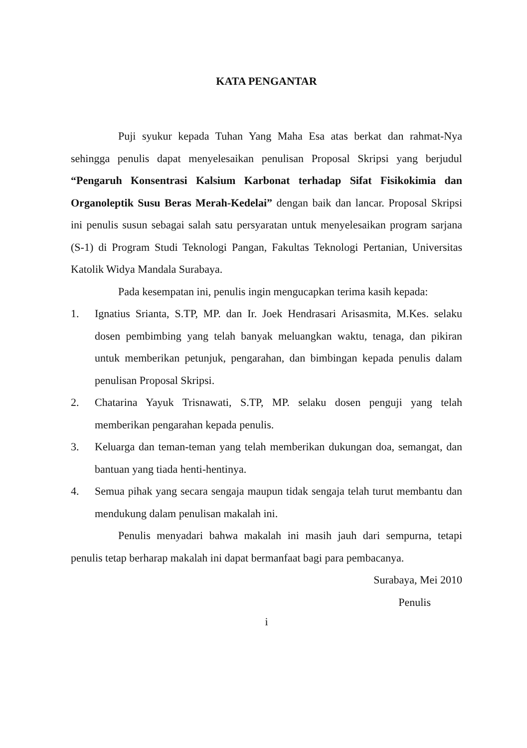KATA PENGANTAR
Puji syukur kepada Tuhan Yang Maha Esa atas berkat dan rahmat-Nya sehingga penulis dapat menyelesaikan penulisan Proposal Skripsi yang berjudul “Pengaruh Konsentrasi Kalsium Karbonat terhadap Sifat Fisikokimia dan Organoleptik Susu Beras Merah-Kedelai” dengan baik dan lancar. Proposal Skripsi ini penulis susun sebagai salah satu persyaratan untuk menyelesaikan program sarjana (S-1) di Program Studi Teknologi Pangan, Fakultas Teknologi Pertanian, Universitas Katolik Widya Mandala Surabaya.
Pada kesempatan ini, penulis ingin mengucapkan terima kasih kepada:
1. Ignatius Srianta, S.TP, MP. dan Ir. Joek Hendrasari Arisasmita, M.Kes. selaku dosen pembimbing yang telah banyak meluangkan waktu, tenaga, dan pikiran untuk memberikan petunjuk, pengarahan, dan bimbingan kepada penulis dalam penulisan Proposal Skripsi.
2. Chatarina Yayuk Trisnawati, S.TP, MP. selaku dosen penguji yang telah memberikan pengarahan kepada penulis.
3. Keluarga dan teman-teman yang telah memberikan dukungan doa, semangat, dan bantuan yang tiada henti-hentinya.
4. Semua pihak yang secara sengaja maupun tidak sengaja telah turut membantu dan mendukung dalam penulisan makalah ini.
Penulis menyadari bahwa makalah ini masih jauh dari sempurna, tetapi penulis tetap berharap makalah ini dapat bermanfaat bagi para pembacanya.
Surabaya, Mei 2010
Penulis
i